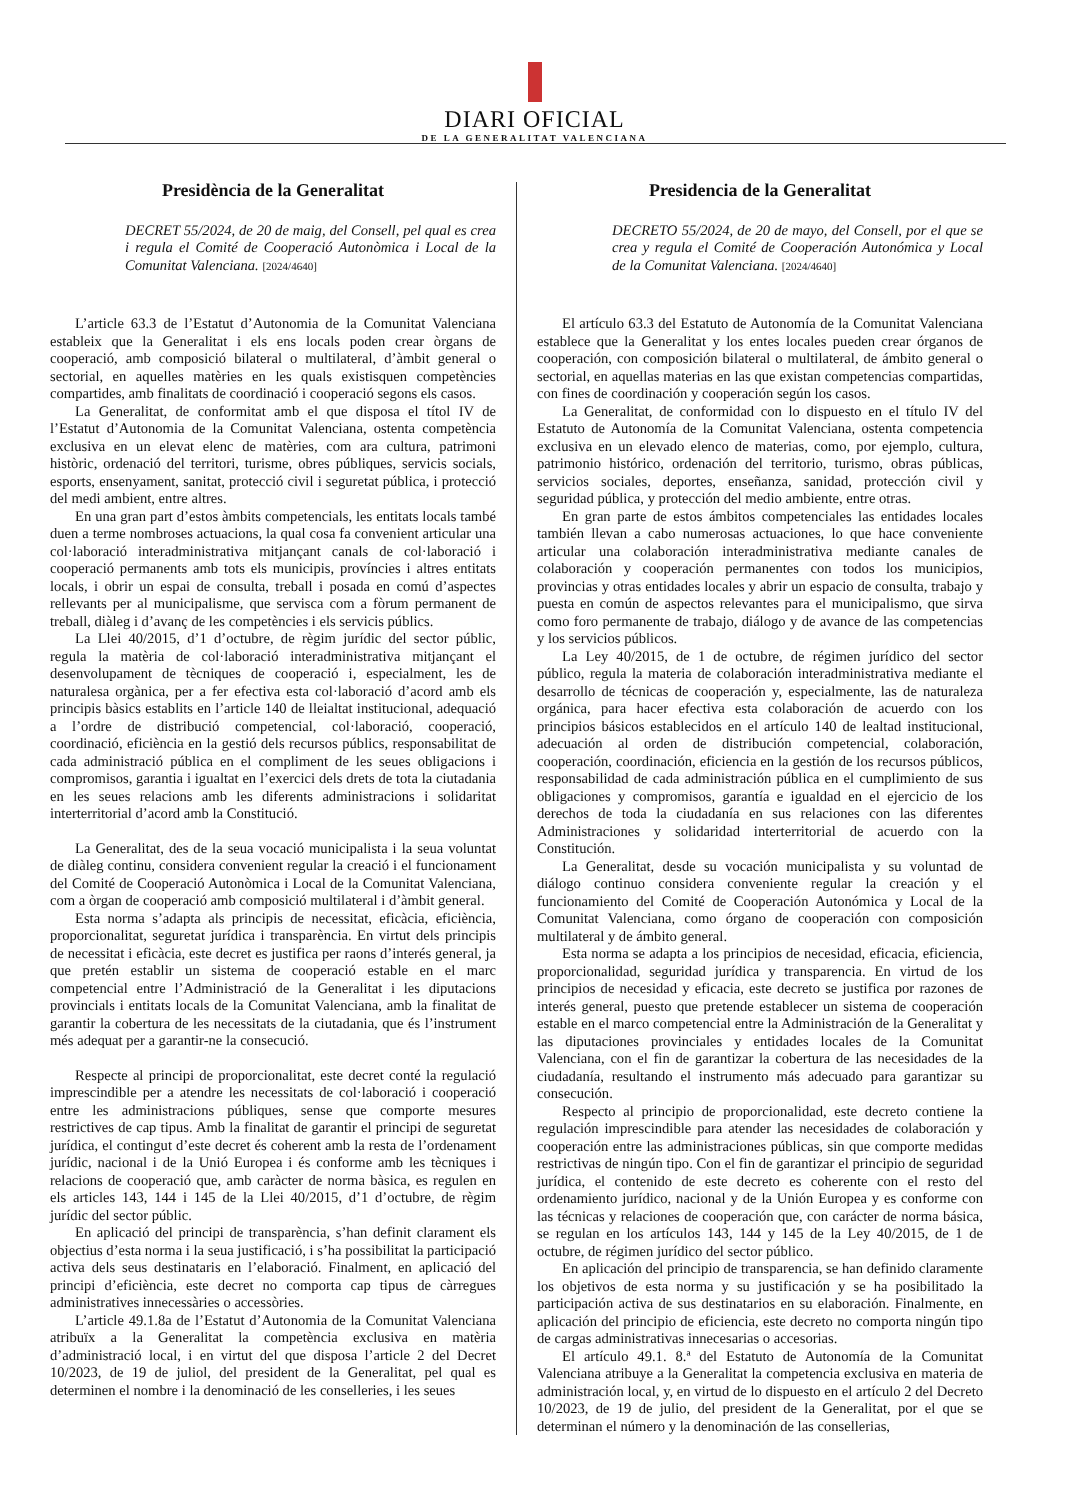DIARI OFICIAL
DE LA GENERALITAT VALENCIANA
Presidència de la Generalitat
DECRET 55/2024, de 20 de maig, del Consell, pel qual es crea i regula el Comité de Cooperació Autonòmica i Local de la Comunitat Valenciana. [2024/4640]
L’article 63.3 de l’Estatut d’Autonomia de la Comunitat Valenciana estableix que la Generalitat i els ens locals poden crear òrgans de cooperació, amb composició bilateral o multilateral, d’àmbit general o sectorial, en aquelles matèries en les quals existisquen competències compartides, amb finalitats de coordinació i cooperació segons els casos.
La Generalitat, de conformitat amb el que disposa el títol IV de l’Estatut d’Autonomia de la Comunitat Valenciana, ostenta competència exclusiva en un elevat elenc de matèries, com ara cultura, patrimoni històric, ordenació del territori, turisme, obres públiques, servicis socials, esports, ensenyament, sanitat, protecció civil i seguretat pública, i protecció del medi ambient, entre altres.
En una gran part d’estos àmbits competencials, les entitats locals també duen a terme nombroses actuacions, la qual cosa fa convenient articular una col·laboració interadministrativa mitjançant canals de col·laboració i cooperació permanents amb tots els municipis, províncies i altres entitats locals, i obrir un espai de consulta, treball i posada en comú d’aspectes rellevants per al municipalisme, que servisca com a fòrum permanent de treball, diàleg i d’avanç de les competències i els servicis públics.
La Llei 40/2015, d’1 d’octubre, de règim jurídic del sector públic, regula la matèria de col·laboració interadministrativa mitjançant el desenvolupament de tècniques de cooperació i, especialment, les de naturalesa orgànica, per a fer efectiva esta col·laboració d’acord amb els principis bàsics establits en l’article 140 de lleialtat institucional, adequació a l’ordre de distribució competencial, col·laboració, cooperació, coordinació, eficiència en la gestió dels recursos públics, responsabilitat de cada administració pública en el compliment de les seues obligacions i compromisos, garantia i igualtat en l’exercici dels drets de tota la ciutadania en les seues relacions amb les diferents administracions i solidaritat interterritorial d’acord amb la Constitució.
La Generalitat, des de la seua vocació municipalista i la seua voluntat de diàleg continu, considera convenient regular la creació i el funcionament del Comité de Cooperació Autonòmica i Local de la Comunitat Valenciana, com a òrgan de cooperació amb composició multilateral i d’àmbit general.
Esta norma s’adapta als principis de necessitat, eficàcia, eficiència, proporcionalitat, seguretat jurídica i transparència. En virtut dels principis de necessitat i eficàcia, este decret es justifica per raons d’interés general, ja que pretén establir un sistema de cooperació estable en el marc competencial entre l’Administració de la Generalitat i les diputacions provincials i entitats locals de la Comunitat Valenciana, amb la finalitat de garantir la cobertura de les necessitats de la ciutadania, que és l’instrument més adequat per a garantir-ne la consecució.
Respecte al principi de proporcionalitat, este decret conté la regulació imprescindible per a atendre les necessitats de col·laboració i cooperació entre les administracions públiques, sense que comporte mesures restrictives de cap tipus. Amb la finalitat de garantir el principi de seguretat jurídica, el contingut d’este decret és coherent amb la resta de l’ordenament jurídic, nacional i de la Unió Europea i és conforme amb les tècniques i relacions de cooperació que, amb caràcter de norma bàsica, es regulen en els articles 143, 144 i 145 de la Llei 40/2015, d’1 d’octubre, de règim jurídic del sector públic.
En aplicació del principi de transparència, s’han definit clarament els objectius d’esta norma i la seua justificació, i s’ha possibilitat la participació activa dels seus destinataris en l’elaboració. Finalment, en aplicació del principi d’eficiència, este decret no comporta cap tipus de càrregues administratives innecessàries o accessòries.
L’article 49.1.8a de l’Estatut d’Autonomia de la Comunitat Valenciana atribuïx a la Generalitat la competència exclusiva en matèria d’administració local, i en virtut del que disposa l’article 2 del Decret 10/2023, de 19 de juliol, del president de la Generalitat, pel qual es determinen el nombre i la denominació de les conselleries, i les seues
Presidencia de la Generalitat
DECRETO 55/2024, de 20 de mayo, del Consell, por el que se crea y regula el Comité de Cooperación Autonómica y Local de la Comunitat Valenciana. [2024/4640]
El artículo 63.3 del Estatuto de Autonomía de la Comunitat Valenciana establece que la Generalitat y los entes locales pueden crear órganos de cooperación, con composición bilateral o multilateral, de ámbito general o sectorial, en aquellas materias en las que existan competencias compartidas, con fines de coordinación y cooperación según los casos.
La Generalitat, de conformidad con lo dispuesto en el título IV del Estatuto de Autonomía de la Comunitat Valenciana, ostenta competencia exclusiva en un elevado elenco de materias, como, por ejemplo, cultura, patrimonio histórico, ordenación del territorio, turismo, obras públicas, servicios sociales, deportes, enseñanza, sanidad, protección civil y seguridad pública, y protección del medio ambiente, entre otras.
En gran parte de estos ámbitos competenciales las entidades locales también llevan a cabo numerosas actuaciones, lo que hace conveniente articular una colaboración interadministrativa mediante canales de colaboración y cooperación permanentes con todos los municipios, provincias y otras entidades locales y abrir un espacio de consulta, trabajo y puesta en común de aspectos relevantes para el municipalismo, que sirva como foro permanente de trabajo, diálogo y de avance de las competencias y los servicios públicos.
La Ley 40/2015, de 1 de octubre, de régimen jurídico del sector público, regula la materia de colaboración interadministrativa mediante el desarrollo de técnicas de cooperación y, especialmente, las de naturaleza orgánica, para hacer efectiva esta colaboración de acuerdo con los principios básicos establecidos en el artículo 140 de lealtad institucional, adecuación al orden de distribución competencial, colaboración, cooperación, coordinación, eficiencia en la gestión de los recursos públicos, responsabilidad de cada administración pública en el cumplimiento de sus obligaciones y compromisos, garantía e igualdad en el ejercicio de los derechos de toda la ciudadanía en sus relaciones con las diferentes Administraciones y solidaridad interterritorial de acuerdo con la Constitución.
La Generalitat, desde su vocación municipalista y su voluntad de diálogo continuo considera conveniente regular la creación y el funcionamiento del Comité de Cooperación Autonómica y Local de la Comunitat Valenciana, como órgano de cooperación con composición multilateral y de ámbito general.
Esta norma se adapta a los principios de necesidad, eficacia, eficiencia, proporcionalidad, seguridad jurídica y transparencia. En virtud de los principios de necesidad y eficacia, este decreto se justifica por razones de interés general, puesto que pretende establecer un sistema de cooperación estable en el marco competencial entre la Administración de la Generalitat y las diputaciones provinciales y entidades locales de la Comunitat Valenciana, con el fin de garantizar la cobertura de las necesidades de la ciudadanía, resultando el instrumento más adecuado para garantizar su consecución.
Respecto al principio de proporcionalidad, este decreto contiene la regulación imprescindible para atender las necesidades de colaboración y cooperación entre las administraciones públicas, sin que comporte medidas restrictivas de ningún tipo. Con el fin de garantizar el principio de seguridad jurídica, el contenido de este decreto es coherente con el resto del ordenamiento jurídico, nacional y de la Unión Europea y es conforme con las técnicas y relaciones de cooperación que, con carácter de norma básica, se regulan en los artículos 143, 144 y 145 de la Ley 40/2015, de 1 de octubre, de régimen jurídico del sector público.
En aplicación del principio de transparencia, se han definido claramente los objetivos de esta norma y su justificación y se ha posibilitado la participación activa de sus destinatarios en su elaboración. Finalmente, en aplicación del principio de eficiencia, este decreto no comporta ningún tipo de cargas administrativas innecesarias o accesorias.
El artículo 49.1. 8.ª del Estatuto de Autonomía de la Comunitat Valenciana atribuye a la Generalitat la competencia exclusiva en materia de administración local, y, en virtud de lo dispuesto en el artículo 2 del Decreto 10/2023, de 19 de julio, del president de la Generalitat, por el que se determinan el número y la denominación de las consellerias,